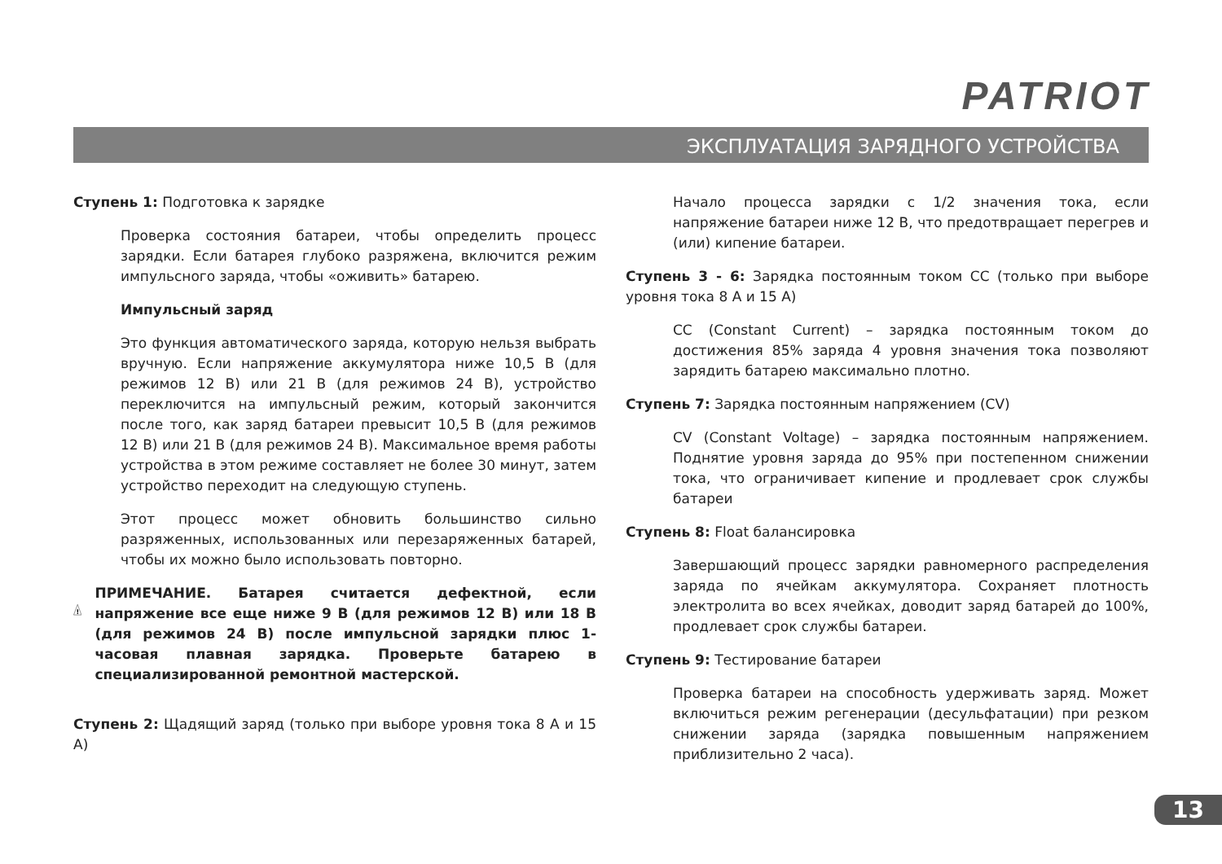PATRIOT
ЭКСПЛУАТАЦИЯ ЗАРЯДНОГО УСТРОЙСТВА
Ступень 1: Подготовка к зарядке
Проверка состояния батареи, чтобы определить процесс зарядки. Если батарея глубоко разряжена, включится режим импульсного заряда, чтобы «оживить» батарею.
Импульсный заряд
Это функция автоматического заряда, которую нельзя выбрать вручную. Если напряжение аккумулятора ниже 10,5 В (для режимов 12 В) или 21 В (для режимов 24 В), устройство переключится на импульсный режим, который закончится после того, как заряд батареи превысит 10,5 В (для режимов 12 В) или 21 В (для режимов 24 В). Максимальное время работы устройства в этом режиме составляет не более 30 минут, затем устройство переходит на следующую ступень.
Этот процесс может обновить большинство сильно разряженных, использованных или перезаряженных батарей, чтобы их можно было использовать повторно.
!
ПРИМЕЧАНИЕ. Батарея считается дефектной, если напряжение все еще ниже 9 В (для режимов 12 В) или 18 В (для режимов 24 В) после импульсной зарядки плюс 1-часовая плавная зарядка. Проверьте батарею в специализированной ремонтной мастерской.
Ступень 2: Щадящий заряд (только при выборе уровня тока 8 А и 15 А)
Начало процесса зарядки с 1/2 значения тока, если напряжение батареи ниже 12 В, что предотвращает перегрев и (или) кипение батареи.
Ступень 3 - 6: Зарядка постоянным током CC (только при выборе уровня тока 8 А и 15 А)
CC (Constant Current) – зарядка постоянным током до достижения 85% заряда 4 уровня значения тока позволяют зарядить батарею максимально плотно.
Ступень 7: Зарядка постоянным напряжением (CV)
CV (Constant Voltage) – зарядка постоянным напряжением. Поднятие уровня заряда до 95% при постепенном снижении тока, что ограничивает кипение и продлевает срок службы батареи
Ступень 8: Float балансировка
Завершающий процесс зарядки равномерного распределения заряда по ячейкам аккумулятора. Сохраняет плотность электролита во всех ячейках, доводит заряд батарей до 100%, продлевает срок службы батареи.
Ступень 9: Тестирование батареи
Проверка батареи на способность удерживать заряд. Может включиться режим регенерации (десульфатации) при резком снижении заряда (зарядка повышенным напряжением приблизительно 2 часа).
13